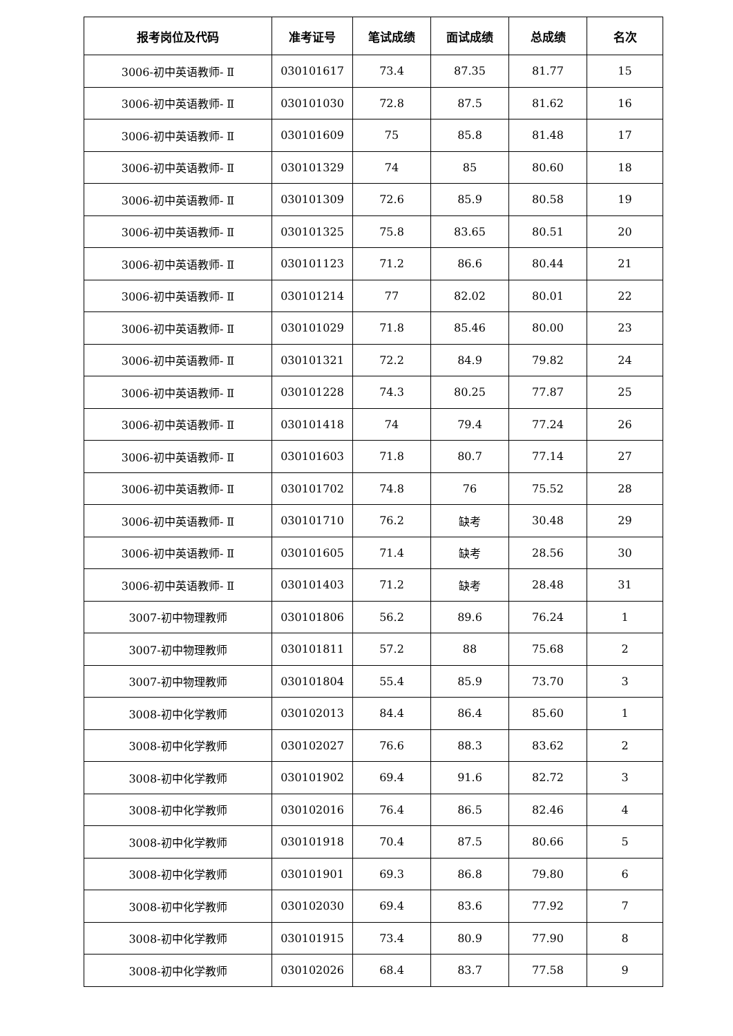| 报考岗位及代码 | 准考证号 | 笔试成绩 | 面试成绩 | 总成绩 | 名次 |
| --- | --- | --- | --- | --- | --- |
| 3006-初中英语教师- Ⅱ | 030101617 | 73.4 | 87.35 | 81.77 | 15 |
| 3006-初中英语教师- Ⅱ | 030101030 | 72.8 | 87.5 | 81.62 | 16 |
| 3006-初中英语教师- Ⅱ | 030101609 | 75 | 85.8 | 81.48 | 17 |
| 3006-初中英语教师- Ⅱ | 030101329 | 74 | 85 | 80.60 | 18 |
| 3006-初中英语教师- Ⅱ | 030101309 | 72.6 | 85.9 | 80.58 | 19 |
| 3006-初中英语教师- Ⅱ | 030101325 | 75.8 | 83.65 | 80.51 | 20 |
| 3006-初中英语教师- Ⅱ | 030101123 | 71.2 | 86.6 | 80.44 | 21 |
| 3006-初中英语教师- Ⅱ | 030101214 | 77 | 82.02 | 80.01 | 22 |
| 3006-初中英语教师- Ⅱ | 030101029 | 71.8 | 85.46 | 80.00 | 23 |
| 3006-初中英语教师- Ⅱ | 030101321 | 72.2 | 84.9 | 79.82 | 24 |
| 3006-初中英语教师- Ⅱ | 030101228 | 74.3 | 80.25 | 77.87 | 25 |
| 3006-初中英语教师- Ⅱ | 030101418 | 74 | 79.4 | 77.24 | 26 |
| 3006-初中英语教师- Ⅱ | 030101603 | 71.8 | 80.7 | 77.14 | 27 |
| 3006-初中英语教师- Ⅱ | 030101702 | 74.8 | 76 | 75.52 | 28 |
| 3006-初中英语教师- Ⅱ | 030101710 | 76.2 | 缺考 | 30.48 | 29 |
| 3006-初中英语教师- Ⅱ | 030101605 | 71.4 | 缺考 | 28.56 | 30 |
| 3006-初中英语教师- Ⅱ | 030101403 | 71.2 | 缺考 | 28.48 | 31 |
| 3007-初中物理教师 | 030101806 | 56.2 | 89.6 | 76.24 | 1 |
| 3007-初中物理教师 | 030101811 | 57.2 | 88 | 75.68 | 2 |
| 3007-初中物理教师 | 030101804 | 55.4 | 85.9 | 73.70 | 3 |
| 3008-初中化学教师 | 030102013 | 84.4 | 86.4 | 85.60 | 1 |
| 3008-初中化学教师 | 030102027 | 76.6 | 88.3 | 83.62 | 2 |
| 3008-初中化学教师 | 030101902 | 69.4 | 91.6 | 82.72 | 3 |
| 3008-初中化学教师 | 030102016 | 76.4 | 86.5 | 82.46 | 4 |
| 3008-初中化学教师 | 030101918 | 70.4 | 87.5 | 80.66 | 5 |
| 3008-初中化学教师 | 030101901 | 69.3 | 86.8 | 79.80 | 6 |
| 3008-初中化学教师 | 030102030 | 69.4 | 83.6 | 77.92 | 7 |
| 3008-初中化学教师 | 030101915 | 73.4 | 80.9 | 77.90 | 8 |
| 3008-初中化学教师 | 030102026 | 68.4 | 83.7 | 77.58 | 9 |